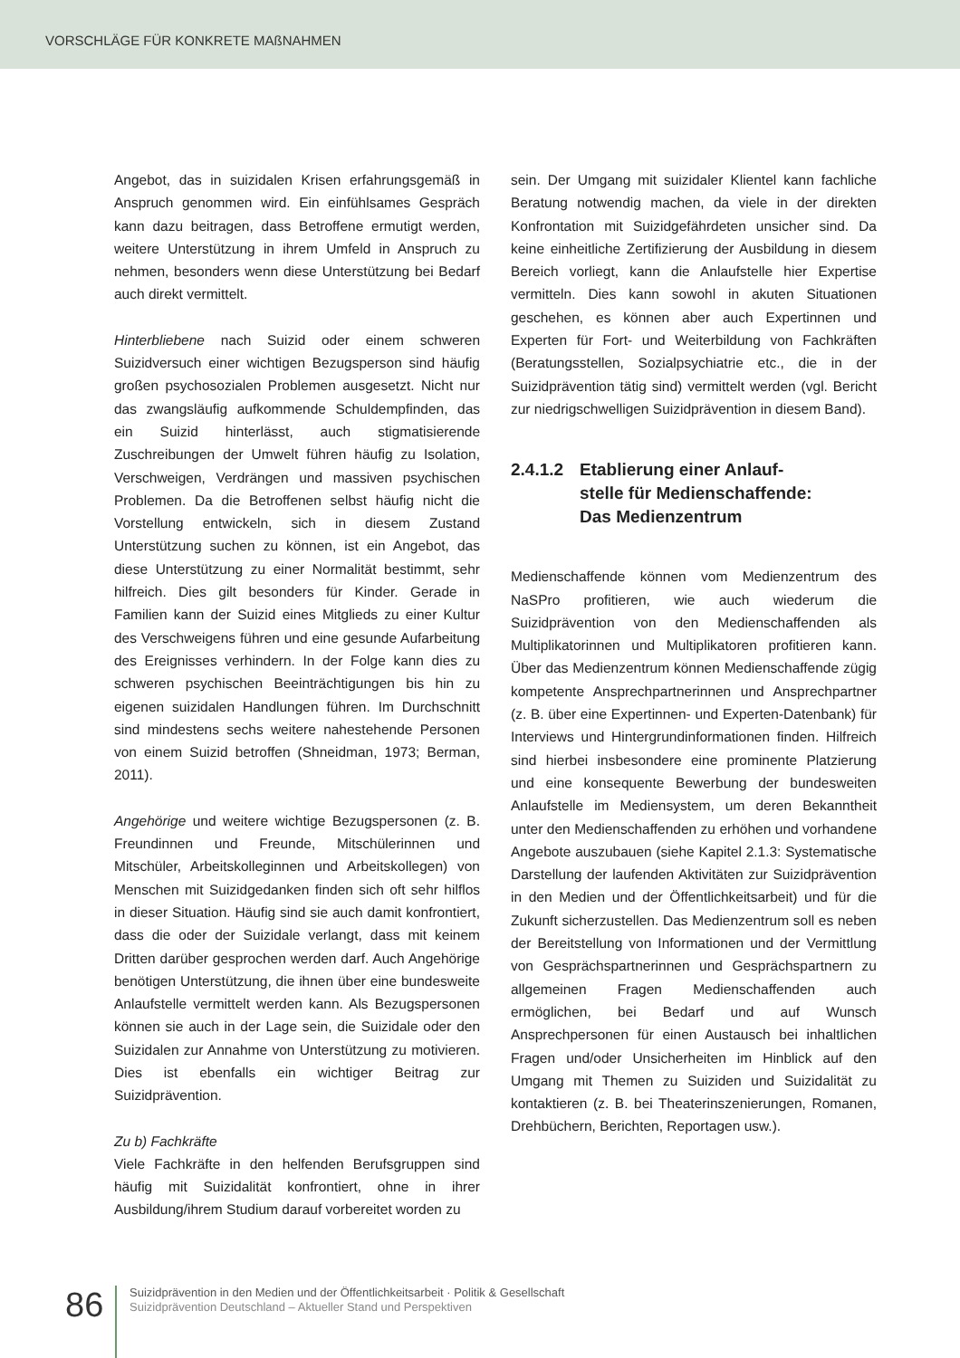VORSCHLÄGE FÜR KONKRETE MAßNAHMEN
Angebot, das in suizidalen Krisen erfahrungsgemäß in Anspruch genommen wird. Ein einfühlsames Gespräch kann dazu beitragen, dass Betroffene ermutigt werden, weitere Unterstützung in ihrem Umfeld in Anspruch zu nehmen, besonders wenn diese Unterstützung bei Bedarf auch direkt vermittelt.
Hinterbliebene nach Suizid oder einem schweren Suizidversuch einer wichtigen Bezugsperson sind häufig großen psychosozialen Problemen ausgesetzt. Nicht nur das zwangsläufig aufkommende Schuldempfinden, das ein Suizid hinterlässt, auch stigmatisierende Zuschreibungen der Umwelt führen häufig zu Isolation, Verschweigen, Verdrängen und massiven psychischen Problemen. Da die Betroffenen selbst häufig nicht die Vorstellung entwickeln, sich in diesem Zustand Unterstützung suchen zu können, ist ein Angebot, das diese Unterstützung zu einer Normalität bestimmt, sehr hilfreich. Dies gilt besonders für Kinder. Gerade in Familien kann der Suizid eines Mitglieds zu einer Kultur des Verschweigens führen und eine gesunde Aufarbeitung des Ereignisses verhindern. In der Folge kann dies zu schweren psychischen Beeinträchtigungen bis hin zu eigenen suizidalen Handlungen führen. Im Durchschnitt sind mindestens sechs weitere nahestehende Personen von einem Suizid betroffen (Shneidman, 1973; Berman, 2011).
Angehörige und weitere wichtige Bezugspersonen (z. B. Freundinnen und Freunde, Mitschülerinnen und Mitschüler, Arbeitskolleginnen und Arbeitskollegen) von Menschen mit Suizidgedanken finden sich oft sehr hilflos in dieser Situation. Häufig sind sie auch damit konfrontiert, dass die oder der Suizidale verlangt, dass mit keinem Dritten darüber gesprochen werden darf. Auch Angehörige benötigen Unterstützung, die ihnen über eine bundesweite Anlaufstelle vermittelt werden kann. Als Bezugspersonen können sie auch in der Lage sein, die Suizidale oder den Suizidalen zur Annahme von Unterstützung zu motivieren. Dies ist ebenfalls ein wichtiger Beitrag zur Suizidprävention.
Zu b) Fachkräfte
Viele Fachkräfte in den helfenden Berufsgruppen sind häufig mit Suizidalität konfrontiert, ohne in ihrer Ausbildung/ihrem Studium darauf vorbereitet worden zu
sein. Der Umgang mit suizidaler Klientel kann fachliche Beratung notwendig machen, da viele in der direkten Konfrontation mit Suizidgefährdeten unsicher sind. Da keine einheitliche Zertifizierung der Ausbildung in diesem Bereich vorliegt, kann die Anlaufstelle hier Expertise vermitteln. Dies kann sowohl in akuten Situationen geschehen, es können aber auch Expertinnen und Experten für Fort- und Weiterbildung von Fachkräften (Beratungsstellen, Sozialpsychiatrie etc., die in der Suizidprävention tätig sind) vermittelt werden (vgl. Bericht zur niedrigschwelligen Suizidprävention in diesem Band).
2.4.1.2
Etablierung einer Anlauf-
stelle für Medienschaffende:
Das Medienzentrum
Medienschaffende können vom Medienzentrum des NaSPro profitieren, wie auch wiederum die Suizidprävention von den Medienschaffenden als Multiplikatorinnen und Multiplikatoren profitieren kann. Über das Medienzentrum können Medienschaffende zügig kompetente Ansprechpartnerinnen und Ansprechpartner (z. B. über eine Expertinnen- und Experten-Datenbank) für Interviews und Hintergrundinformationen finden. Hilfreich sind hierbei insbesondere eine prominente Platzierung und eine konsequente Bewerbung der bundesweiten Anlaufstelle im Mediensystem, um deren Bekanntheit unter den Medienschaffenden zu erhöhen und vorhandene Angebote auszubauen (siehe Kapitel 2.1.3: Systematische Darstellung der laufenden Aktivitäten zur Suizidprävention in den Medien und der Öffentlichkeitsarbeit) und für die Zukunft sicherzustellen. Das Medienzentrum soll es neben der Bereitstellung von Informationen und der Vermittlung von Gesprächspartnerinnen und Gesprächspartnern zu allgemeinen Fragen Medienschaffenden auch ermöglichen, bei Bedarf und auf Wunsch Ansprechpersonen für einen Austausch bei inhaltlichen Fragen und/oder Unsicherheiten im Hinblick auf den Umgang mit Themen zu Suiziden und Suizidalität zu kontaktieren (z. B. bei Theaterinszenierungen, Romanen, Drehbüchern, Berichten, Reportagen usw.).
86
Suizidprävention in den Medien und der Öffentlichkeitsarbeit · Politik & Gesellschaft
Suizidprävention Deutschland – Aktueller Stand und Perspektiven